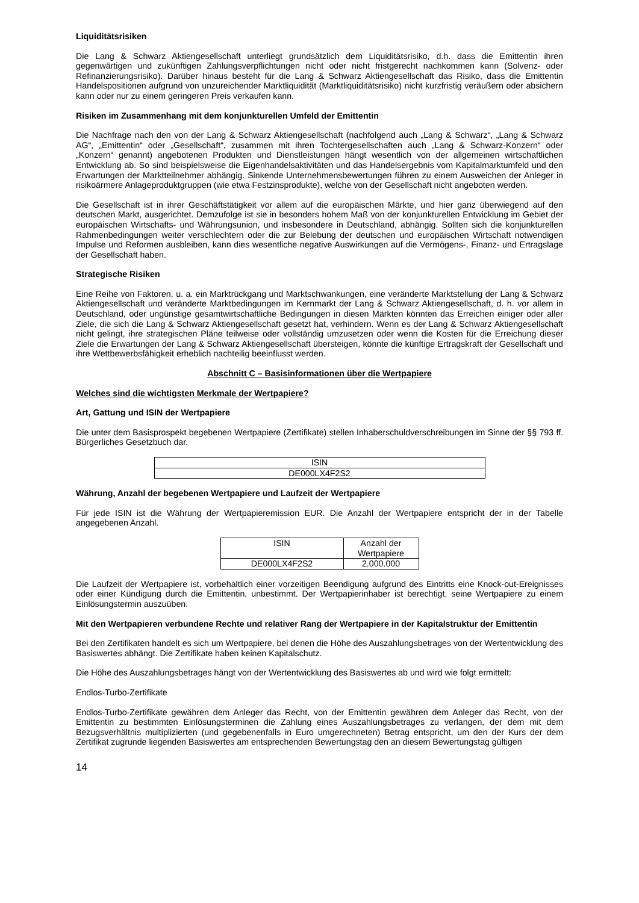Liquiditätsrisiken
Die Lang & Schwarz Aktiengesellschaft unterliegt grundsätzlich dem Liquiditätsrisiko, d.h. dass die Emittentin ihren gegenwärtigen und zukünftigen Zahlungsverpflichtungen nicht oder nicht fristgerecht nachkommen kann (Solvenz- oder Refinanzierungsrisiko). Darüber hinaus besteht für die Lang & Schwarz Aktiengesellschaft das Risiko, dass die Emittentin Handelspositionen aufgrund von unzureichender Marktliquidität (Marktliquiditätsrisiko) nicht kurzfristig veräußern oder absichern kann oder nur zu einem geringeren Preis verkaufen kann.
Risiken im Zusammenhang mit dem konjunkturellen Umfeld der Emittentin
Die Nachfrage nach den von der Lang & Schwarz Aktiengesellschaft (nachfolgend auch „Lang & Schwarz“, „Lang & Schwarz AG“, „Emittentin“ oder „Gesellschaft“, zusammen mit ihren Tochtergesellschaften auch „Lang & Schwarz-Konzern“ oder „Konzern“ genannt) angebotenen Produkten und Dienstleistungen hängt wesentlich von der allgemeinen wirtschaftlichen Entwicklung ab. So sind beispielsweise die Eigenhandelsaktivitäten und das Handelsergebnis vom Kapitalmarktumfeld und den Erwartungen der Marktteilnehmer abhängig. Sinkende Unternehmensbewertungen führen zu einem Ausweichen der Anleger in risikoärmere Anlageproduktgruppen (wie etwa Festzinsprodukte), welche von der Gesellschaft nicht angeboten werden.
Die Gesellschaft ist in ihrer Geschäftstätigkeit vor allem auf die europäischen Märkte, und hier ganz überwiegend auf den deutschen Markt, ausgerichtet. Demzufolge ist sie in besonders hohem Maß von der konjunkturellen Entwicklung im Gebiet der europäischen Wirtschafts- und Währungsunion, und insbesondere in Deutschland, abhängig. Sollten sich die konjunkturellen Rahmenbedingungen weiter verschlechtern oder die zur Belebung der deutschen und europäischen Wirtschaft notwendigen Impulse und Reformen ausbleiben, kann dies wesentliche negative Auswirkungen auf die Vermögens-, Finanz- und Ertragslage der Gesellschaft haben.
Strategische Risiken
Eine Reihe von Faktoren, u. a. ein Marktrückgang und Marktschwankungen, eine veränderte Marktstellung der Lang & Schwarz Aktiengesellschaft und veränderte Marktbedingungen im Kernmarkt der Lang & Schwarz Aktiengesellschaft, d. h. vor allem in Deutschland, oder ungünstige gesamtwirtschaftliche Bedingungen in diesen Märkten könnten das Erreichen einiger oder aller Ziele, die sich die Lang & Schwarz Aktiengesellschaft gesetzt hat, verhindern. Wenn es der Lang & Schwarz Aktiengesellschaft nicht gelingt, ihre strategischen Pläne teilweise oder vollständig umzusetzen oder wenn die Kosten für die Erreichung dieser Ziele die Erwartungen der Lang & Schwarz Aktiengesellschaft übersteigen, könnte die künftige Ertragskraft der Gesellschaft und ihre Wettbewerbsfähigkeit erheblich nachteilig beeinflusst werden.
Abschnitt C – Basisinformationen über die Wertpapiere
Welches sind die wichtigsten Merkmale der Wertpapiere?
Art, Gattung und ISIN der Wertpapiere
Die unter dem Basisprospekt begebenen Wertpapiere (Zertifikate) stellen Inhaberschuldverschreibungen im Sinne der §§ 793 ff. Bürgerliches Gesetzbuch dar.
| ISIN |
| --- |
| DE000LX4F2S2 |
Währung, Anzahl der begebenen Wertpapiere und Laufzeit der Wertpapiere
Für jede ISIN ist die Währung der Wertpapieremission EUR. Die Anzahl der Wertpapiere entspricht der in der Tabelle angegebenen Anzahl.
| ISIN | Anzahl der Wertpapiere |
| --- | --- |
| DE000LX4F2S2 | 2.000.000 |
Die Laufzeit der Wertpapiere ist, vorbehaltlich einer vorzeitigen Beendigung aufgrund des Eintritts eine Knock-out-Ereignisses oder einer Kündigung durch die Emittentin, unbestimmt. Der Wertpapierinhaber ist berechtigt, seine Wertpapiere zu einem Einlösungstermin auszuüben.
Mit den Wertpapieren verbundene Rechte und relativer Rang der Wertpapiere in der Kapitalstruktur der Emittentin
Bei den Zertifikaten handelt es sich um Wertpapiere, bei denen die Höhe des Auszahlungsbetrages von der Wertentwicklung des Basiswertes abhängt. Die Zertifikate haben keinen Kapitalschutz.
Die Höhe des Auszahlungsbetrages hängt von der Wertentwicklung des Basiswertes ab und wird wie folgt ermittelt:
Endlos-Turbo-Zertifikate
Endlos-Turbo-Zertifikate gewähren dem Anleger das Recht, von der Emittentin gewähren dem Anleger das Recht, von der Emittentin zu bestimmten Einlösungsterminen die Zahlung eines Auszahlungsbetrages zu verlangen, der dem mit dem Bezugsverhältnis multiplizierten (und gegebenenfalls in Euro umgerechneten) Betrag entspricht, um den der Kurs der dem Zertifikat zugrunde liegenden Basiswertes am entsprechenden Bewertungstag den an diesem Bewertungstag gültigen
14